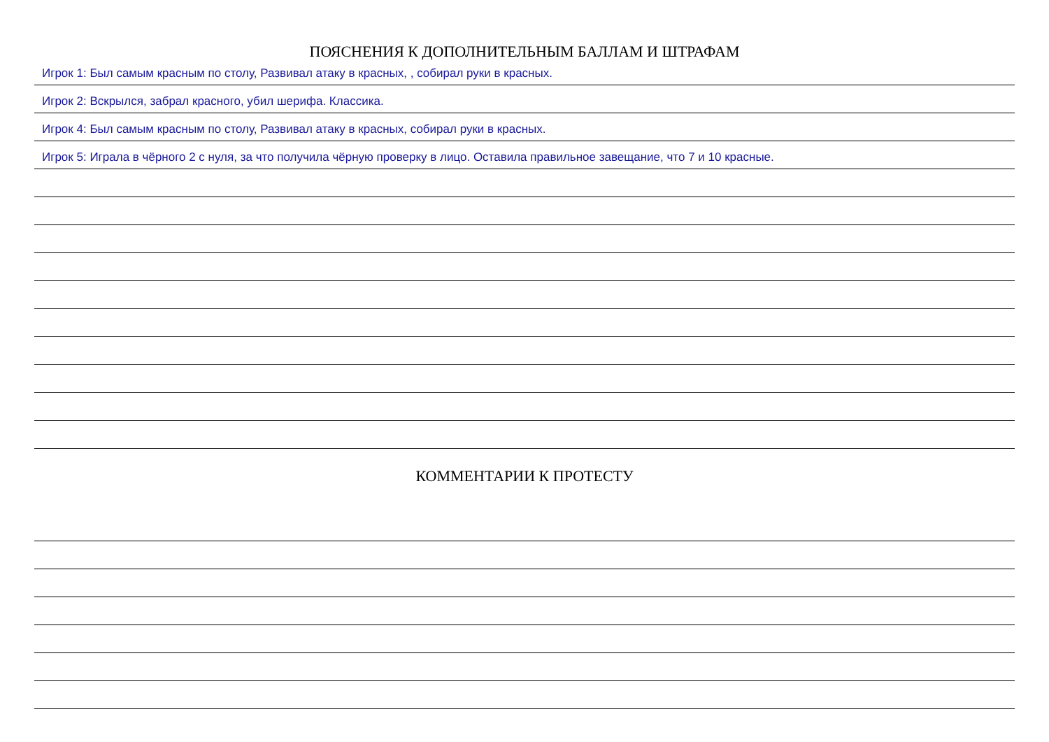ПОЯСНЕНИЯ К ДОПОЛНИТЕЛЬНЫМ БАЛЛАМ И ШТРАФАМ
Игрок 1: Был самым красным по столу, Развивал атаку в красных, , собирал руки в красных.
Игрок 2: Вскрылся, забрал красного, убил шерифа. Классика.
Игрок 4: Был самым красным по столу, Развивал атаку в красных, собирал руки в красных.
Игрок 5: Играла в чёрного 2 с нуля, за что получила чёрную проверку в лицо. Оставила правильное завещание, что 7 и 10 красные.
КОММЕНТАРИИ К ПРОТЕСТУ